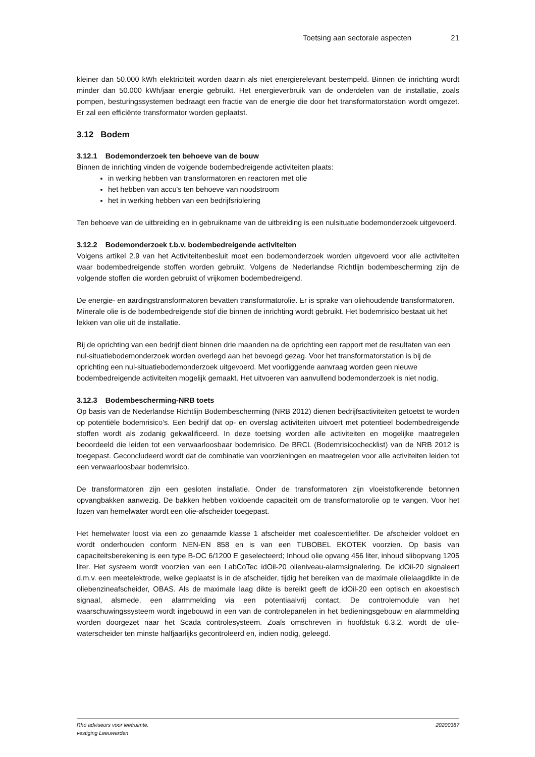Toetsing aan sectorale aspecten 21
kleiner dan 50.000 kWh elektriciteit worden daarin als niet energierelevant bestempeld. Binnen de inrichting wordt minder dan 50.000 kWh/jaar energie gebruikt. Het energieverbruik van de onderdelen van de installatie, zoals pompen, besturingssystemen bedraagt een fractie van de energie die door het transformatorstation wordt omgezet. Er zal een efficiënte transformator worden geplaatst.
3.12 Bodem
3.12.1 Bodemonderzoek ten behoeve van de bouw
Binnen de inrichting vinden de volgende bodembedreigende activiteiten plaats:
in werking hebben van transformatoren en reactoren met olie
het hebben van accu's ten behoeve van noodstroom
het in werking hebben van een bedrijfsriolering
Ten behoeve van de uitbreiding en in gebruikname van de uitbreiding is een nulsituatie bodemonderzoek uitgevoerd.
3.12.2 Bodemonderzoek t.b.v. bodembedreigende activiteiten
Volgens artikel 2.9 van het Activiteitenbesluit moet een bodemonderzoek worden uitgevoerd voor alle activiteiten waar bodembedreigende stoffen worden gebruikt. Volgens de Nederlandse Richtlijn bodembescherming zijn de volgende stoffen die worden gebruikt of vrijkomen bodembedreigend.
De energie- en aardingstransformatoren bevatten transformatorolie. Er is sprake van oliehoudende transformatoren. Minerale olie is de bodembedreigende stof die binnen de inrichting wordt gebruikt. Het bodemrisico bestaat uit het lekken van olie uit de installatie.
Bij de oprichting van een bedrijf dient binnen drie maanden na de oprichting een rapport met de resultaten van een nul-situatiebodemonderzoek worden overlegd aan het bevoegd gezag. Voor het transformatorstation is bij de oprichting een nul-situatiebodemonderzoek uitgevoerd. Met voorliggende aanvraag worden geen nieuwe bodembedreigende activiteiten mogelijk gemaakt. Het uitvoeren van aanvullend bodemonderzoek is niet nodig.
3.12.3 Bodembescherming-NRB toets
Op basis van de Nederlandse Richtlijn Bodembescherming (NRB 2012) dienen bedrijfsactiviteiten getoetst te worden op potentiële bodemrisico’s. Een bedrijf dat op- en overslag activiteiten uitvoert met potentieel bodembedreigende stoffen wordt als zodanig gekwalificeerd. In deze toetsing worden alle activiteiten en mogelijke maatregelen beoordeeld die leiden tot een verwaarloosbaar bodemrisico. De BRCL (Bodemrisicochecklist) van de NRB 2012 is toegepast. Geconcludeerd wordt dat de combinatie van voorzieningen en maatregelen voor alle activiteiten leiden tot een verwaarloosbaar bodemrisico.
De transformatoren zijn een gesloten installatie. Onder de transformatoren zijn vloeistofkerende betonnen opvangbakken aanwezig. De bakken hebben voldoende capaciteit om de transformatorolie op te vangen. Voor het lozen van hemelwater wordt een olie-afscheider toegepast.
Het hemelwater loost via een zo genaamde klasse 1 afscheider met coalescentiefilter. De afscheider voldoet en wordt onderhouden conform NEN-EN 858 en is van een TUBOBEL EKOTEK voorzien. Op basis van capaciteitsberekening is een type B-OC 6/1200 E geselecteerd; Inhoud olie opvang 456 liter, inhoud slibopvang 1205 liter. Het systeem wordt voorzien van een LabCoTec idOil-20 olieniveau-alarmsignalering. De idOil-20 signaleert d.m.v. een meetelektrode, welke geplaatst is in de afscheider, tijdig het bereiken van de maximale olielaagdikte in de oliebenzineafscheider, OBAS. Als de maximale laag dikte is bereikt geeft de idOil-20 een optisch en akoestisch signaal, alsmede, een alarmmelding via een potentiaalvrij contact. De controlemodule van het waarschuwingssysteem wordt ingebouwd in een van de controlepanelen in het bedieningsgebouw en alarmmelding worden doorgezet naar het Scada controlesysteem. Zoals omschreven in hoofdstuk 6.3.2. wordt de olie-waterscheider ten minste halfjaarlijks gecontroleerd en, indien nodig, geleegd.
Rho adviseurs voor leefruimte.
vestiging Leeuwarden 20200387